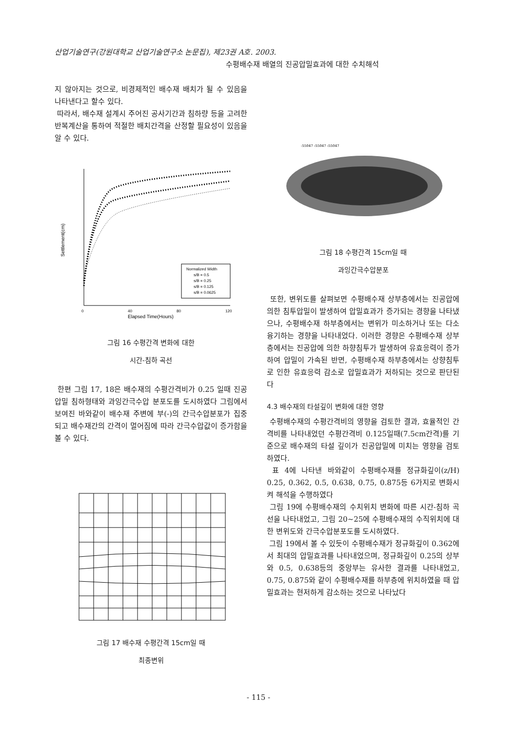산업기술연구(강원대학교 산업기술연구소 논문집), 제23권 A호. 2003.
수평배수재 배열의 진공압밀효과에 대한 수치해석
지 않아지는 것으로, 비경제적인 배수재 배치가 될 수 있음을 나타낸다고 할수 있다.
따라서, 배수재 설계시 주어진 공사기간과 침하량 등을 고려한 반복계산을 통하여 적절한 배치간격을 산정할 필요성이 있음을 알 수 있다.
Normalized Width
s/B = 0.5
s/B = 0.25
s/B = 0.125
s/B = 0.0625
0
40
80
120
Elapsed Time(Hours)
Settlement(cm)
그림 16 수평간격 변화에 대한
시간-침하 곡선
한편 그림 17, 18은 배수재의 수평간격비가 0.25 일때 진공압밀 침하형태와 과잉간극수압 분포도를 도시하였다 그림에서 보여진 바와같이 배수재 주변에 부(-)의 간극수압분포가 집중되고 배수재간의 간격이 멀어짐에 따라 간극수압값이 증가함을 볼 수 있다.
그림 17 배수재 수평간격 15cm일 때
최종변위
-55047 -55047 -55047
그림 18 수평간격 15cm일 때
과잉간극수압분포
또한, 변위도를 살펴보면 수평배수재 상부층에서는 진공압에 의한 침투압밀이 발생하여 압밀효과가 증가되는 경향을 나타냈으나, 수평배수재 하부층에서는 변위가 미소하거나 또는 다소 융기하는 경향을 나타내었다. 이러한 경향은 수평배수재 상부층에서는 진공압에 의한 하향침투가 발생하여 유효응력이 증가하여 압밀이 가속된 반면, 수평배수재 하부층에서는 상향침투로 인한 유효응력 감소로 압밀효과가 저하되는 것으로 판단된다
4.3 배수재의 타설깊이 변화에 대한 영향
수평배수재의 수평간격비의 영향을 검토한 결과, 효율적인 간격비를 나타내었던 수평간격비 0.125일때(7.5cm간격)를 기준으로 배수재의 타설 깊이가 진공압밀에 미치는 영향을 검토하였다.
표 4에 나타낸 바와같이 수평배수재를 정규화깊이(z/H) 0.25, 0.362, 0.5, 0.638, 0.75, 0.875등 6가지로 변화시켜 해석을 수행하였다
그림 19에 수평배수재의 수치위치 변화에 따른 시간-침하 곡선을 나타내었고, 그림 20~25에 수평배수재의 수직위치에 대한 변위도와 간극수압분포도를 도시하였다.
그림 19에서 볼 수 있듯이 수평배수재가 정규화깊이 0.362에서 최대의 압밀효과를 나타내었으며, 정규화깊이 0.25의 상부와 0.5, 0.638등의 중앙부는 유사한 결과를 나타내었고, 0.75, 0.875와 같이 수평배수재를 하부층에 위치하였을 때 압밀효과는 현저하게 감소하는 것으로 나타났다
- 115 -